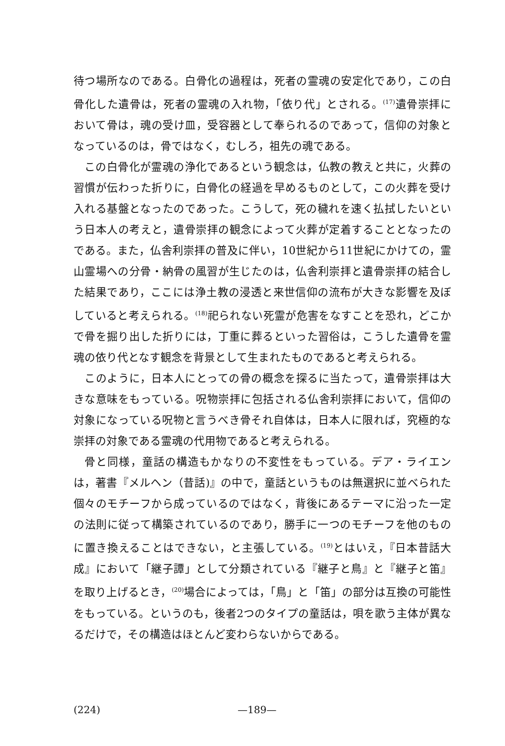待つ場所なのである。白骨化の過程は，死者の霊魂の安定化であり，この白骨化した遺骨は，死者の霊魂の入れ物，「依り代」とされる。<sup>(17)</sup>遺骨崇拝において骨は，魂の受け皿，受容器として奉られるのであって，信仰の対象となっているのは，骨ではなく，むしろ，祖先の魂である。
この白骨化が霊魂の浄化であるという観念は，仏教の教えと共に，火葬の習慣が伝わった折りに，白骨化の経過を早めるものとして，この火葬を受け入れる基盤となったのであった。こうして，死の穢れを速く払拭したいという日本人の考えと，遺骨崇拝の観念によって火葬が定着することとなったのである。また，仏舎利崇拝の普及に伴い，10世紀から11世紀にかけての，霊山霊場への分骨・納骨の風習が生じたのは，仏舎利崇拝と遺骨崇拝の結合した結果であり，ここには浄土教の浸透と来世信仰の流布が大きな影響を及ぼしていると考えられる。<sup>(18)</sup>祀られない死霊が危害をなすことを恐れ，どこかで骨を掘り出した折りには，丁重に葬るといった習俗は，こうした遺骨を霊魂の依り代となす観念を背景として生まれたものであると考えられる。
このように，日本人にとっての骨の概念を探るに当たって，遺骨崇拝は大きな意味をもっている。呪物崇拝に包括される仏舎利崇拝において，信仰の対象になっている呪物と言うべき骨それ自体は，日本人に限れば，究極的な崇拝の対象である霊魂の代用物であると考えられる。
骨と同様，童話の構造もかなりの不変性をもっている。デア・ライエンは，著書『メルヘン（昔話)』の中で，童話というものは無選択に並べられた個々のモチーフから成っているのではなく，背後にあるテーマに沿った一定の法則に従って構築されているのであり，勝手に一つのモチーフを他のものに置き換えることはできない，と主張している。<sup>(19)</sup>とはいえ，『日本昔話大成』において「継子譚」として分類されている『継子と鳥』と『継子と笛』を取り上げるとき，<sup>(20)</sup>場合によっては，「鳥」と「笛」の部分は互換の可能性をもっている。というのも，後者2つのタイプの童話は，唄を歌う主体が異なるだけで，その構造はほとんど変わらないからである。
(224) —189—